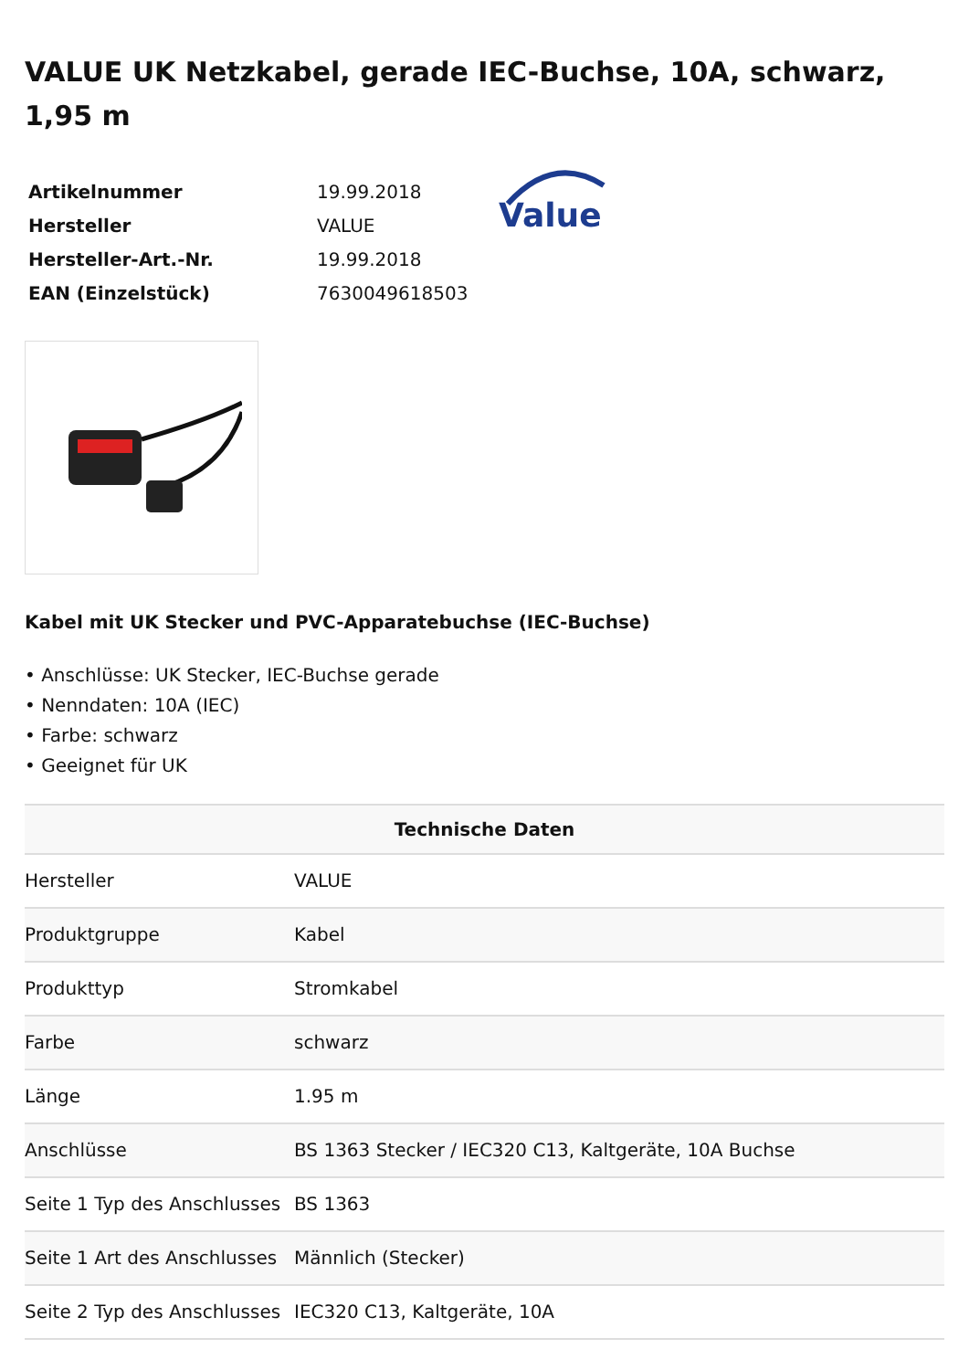VALUE UK Netzkabel, gerade IEC-Buchse, 10A, schwarz, 1,95 m
| Artikelnummer | 19.99.2018 |
| Hersteller | VALUE |
| Hersteller-Art.-Nr. | 19.99.2018 |
| EAN (Einzelstück) | 7630049618503 |
Value
Kabel mit UK Stecker und PVC-Apparatebuchse (IEC-Buchse)
• Anschlüsse: UK Stecker, IEC-Buchse gerade
• Nenndaten: 10A (IEC)
• Farbe: schwarz
• Geeignet für UK
| Technische Daten | |
| --- | --- |
| Hersteller | VALUE |
| Produktgruppe | Kabel |
| Produkttyp | Stromkabel |
| Farbe | schwarz |
| Länge | 1.95 m |
| Anschlüsse | BS 1363 Stecker / IEC320 C13, Kaltgeräte, 10A Buchse |
| Seite 1 Typ des Anschlusses | BS 1363 |
| Seite 1 Art des Anschlusses | Männlich (Stecker) |
| Seite 2 Typ des Anschlusses | IEC320 C13, Kaltgeräte, 10A |